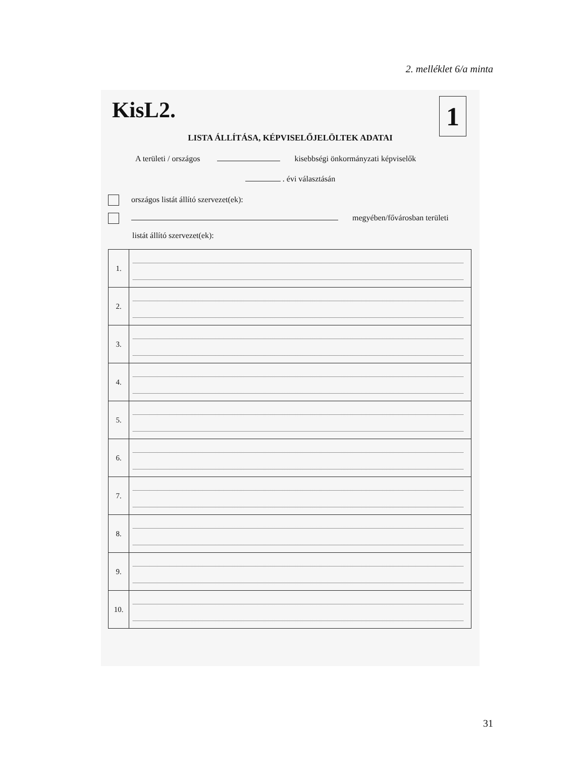2. melléklet 6/a minta
KisL2.
1
LISTA ÁLLÍTÁSA, KÉPVISELŐJELÖLTEK ADATAI
A területi / országos kisebbségi önkormányzati képviselők
. évi választásán
országos listát állító szervezet(ek):
megyében/fővárosban területi
listát állító szervezet(ek):
| 1. | |
| 2. | |
| 3. | |
| 4. | |
| 5. | |
| 6. | |
| 7. | |
| 8. | |
| 9. | |
| 10. | |
31